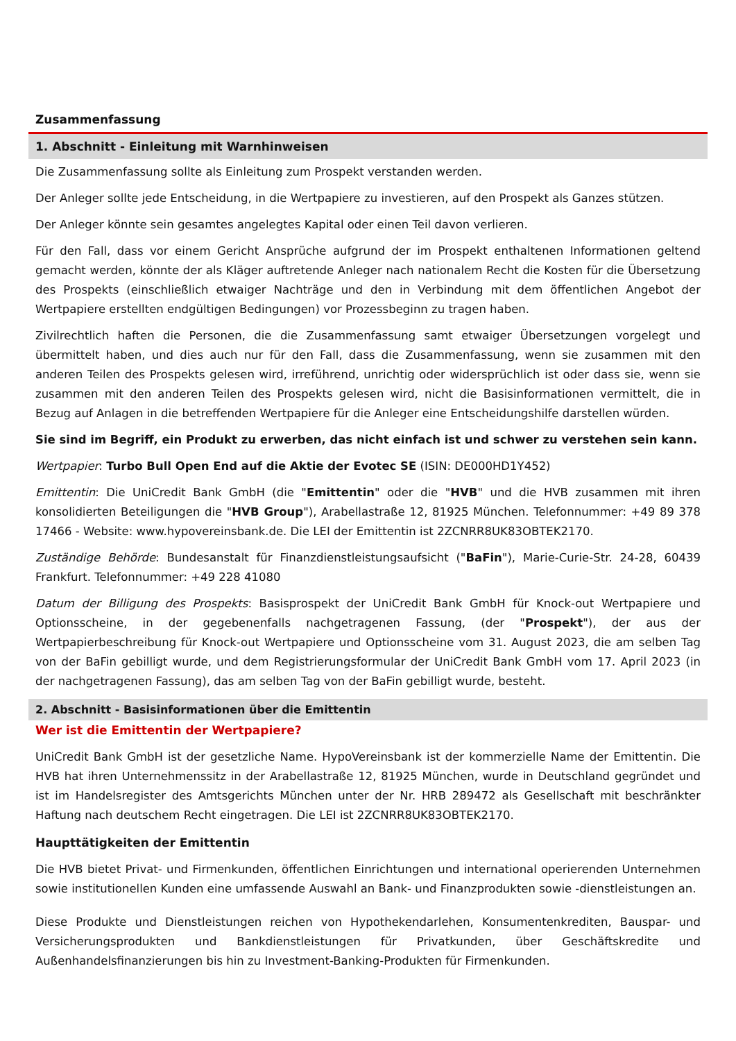Zusammenfassung
1. Abschnitt - Einleitung mit Warnhinweisen
Die Zusammenfassung sollte als Einleitung zum Prospekt verstanden werden.
Der Anleger sollte jede Entscheidung, in die Wertpapiere zu investieren, auf den Prospekt als Ganzes stützen.
Der Anleger könnte sein gesamtes angelegtes Kapital oder einen Teil davon verlieren.
Für den Fall, dass vor einem Gericht Ansprüche aufgrund der im Prospekt enthaltenen Informationen geltend gemacht werden, könnte der als Kläger auftretende Anleger nach nationalem Recht die Kosten für die Übersetzung des Prospekts (einschließlich etwaiger Nachträge und den in Verbindung mit dem öffentlichen Angebot der Wertpapiere erstellten endgültigen Bedingungen) vor Prozessbeginn zu tragen haben.
Zivilrechtlich haften die Personen, die die Zusammenfassung samt etwaiger Übersetzungen vorgelegt und übermittelt haben, und dies auch nur für den Fall, dass die Zusammenfassung, wenn sie zusammen mit den anderen Teilen des Prospekts gelesen wird, irreführend, unrichtig oder widersprüchlich ist oder dass sie, wenn sie zusammen mit den anderen Teilen des Prospekts gelesen wird, nicht die Basisinformationen vermittelt, die in Bezug auf Anlagen in die betreffenden Wertpapiere für die Anleger eine Entscheidungshilfe darstellen würden.
Sie sind im Begriff, ein Produkt zu erwerben, das nicht einfach ist und schwer zu verstehen sein kann.
Wertpapier: Turbo Bull Open End auf die Aktie der Evotec SE (ISIN: DE000HD1Y452)
Emittentin: Die UniCredit Bank GmbH (die "Emittentin" oder die "HVB" und die HVB zusammen mit ihren konsolidierten Beteiligungen die "HVB Group"), Arabellastraße 12, 81925 München. Telefonnummer: +49 89 378 17466 - Website: www.hypovereinsbank.de. Die LEI der Emittentin ist 2ZCNRR8UK83OBTEK2170.
Zuständige Behörde: Bundesanstalt für Finanzdienstleistungsaufsicht ("BaFin"), Marie-Curie-Str. 24-28, 60439 Frankfurt. Telefonnummer: +49 228 41080
Datum der Billigung des Prospekts: Basisprospekt der UniCredit Bank GmbH für Knock-out Wertpapiere und Optionsscheine, in der gegebenenfalls nachgetragenen Fassung, (der "Prospekt"), der aus der Wertpapierbeschreibung für Knock-out Wertpapiere und Optionsscheine vom 31. August 2023, die am selben Tag von der BaFin gebilligt wurde, und dem Registrierungsformular der UniCredit Bank GmbH vom 17. April 2023 (in der nachgetragenen Fassung), das am selben Tag von der BaFin gebilligt wurde, besteht.
2. Abschnitt - Basisinformationen über die Emittentin
Wer ist die Emittentin der Wertpapiere?
UniCredit Bank GmbH ist der gesetzliche Name. HypoVereinsbank ist der kommerzielle Name der Emittentin. Die HVB hat ihren Unternehmenssitz in der Arabellastraße 12, 81925 München, wurde in Deutschland gegründet und ist im Handelsregister des Amtsgerichts München unter der Nr. HRB 289472 als Gesellschaft mit beschränkter Haftung nach deutschem Recht eingetragen. Die LEI ist 2ZCNRR8UK83OBTEK2170.
Haupttätigkeiten der Emittentin
Die HVB bietet Privat- und Firmenkunden, öffentlichen Einrichtungen und international operierenden Unternehmen sowie institutionellen Kunden eine umfassende Auswahl an Bank- und Finanzprodukten sowie -dienstleistungen an.
Diese Produkte und Dienstleistungen reichen von Hypothekendarlehen, Konsumentenkrediten, Bauspar- und Versicherungsprodukten und Bankdienstleistungen für Privatkunden, über Geschäftskredite und Außenhandelsfinanzierungen bis hin zu Investment-Banking-Produkten für Firmenkunden.